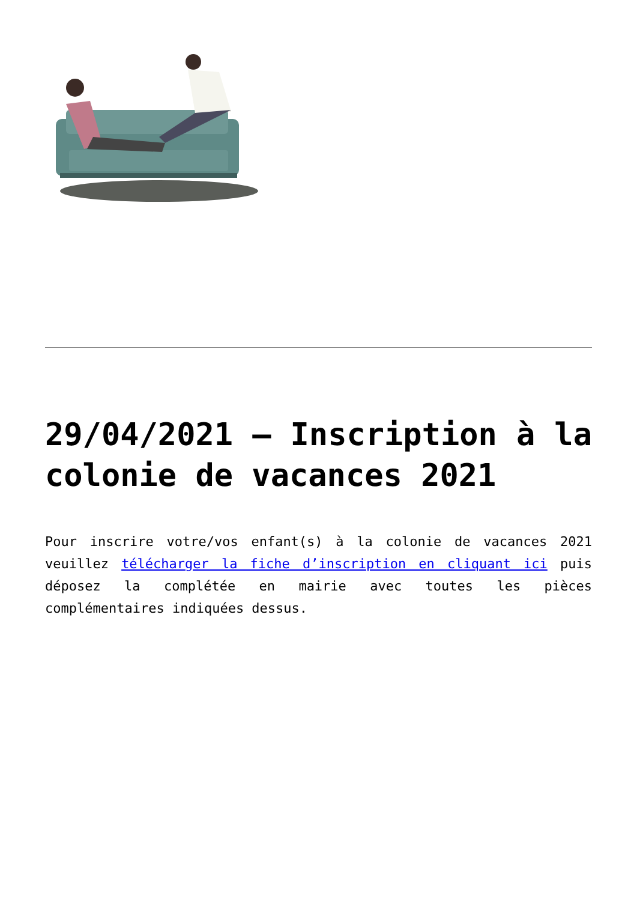29/04/2021 – Inscription à la colonie de vacances 2021
Pour inscrire votre/vos enfant(s) à la colonie de vacances 2021 veuillez télécharger la fiche d’inscription en cliquant ici puis déposez la complétée en mairie avec toutes les pièces complémentaires indiquées dessus.